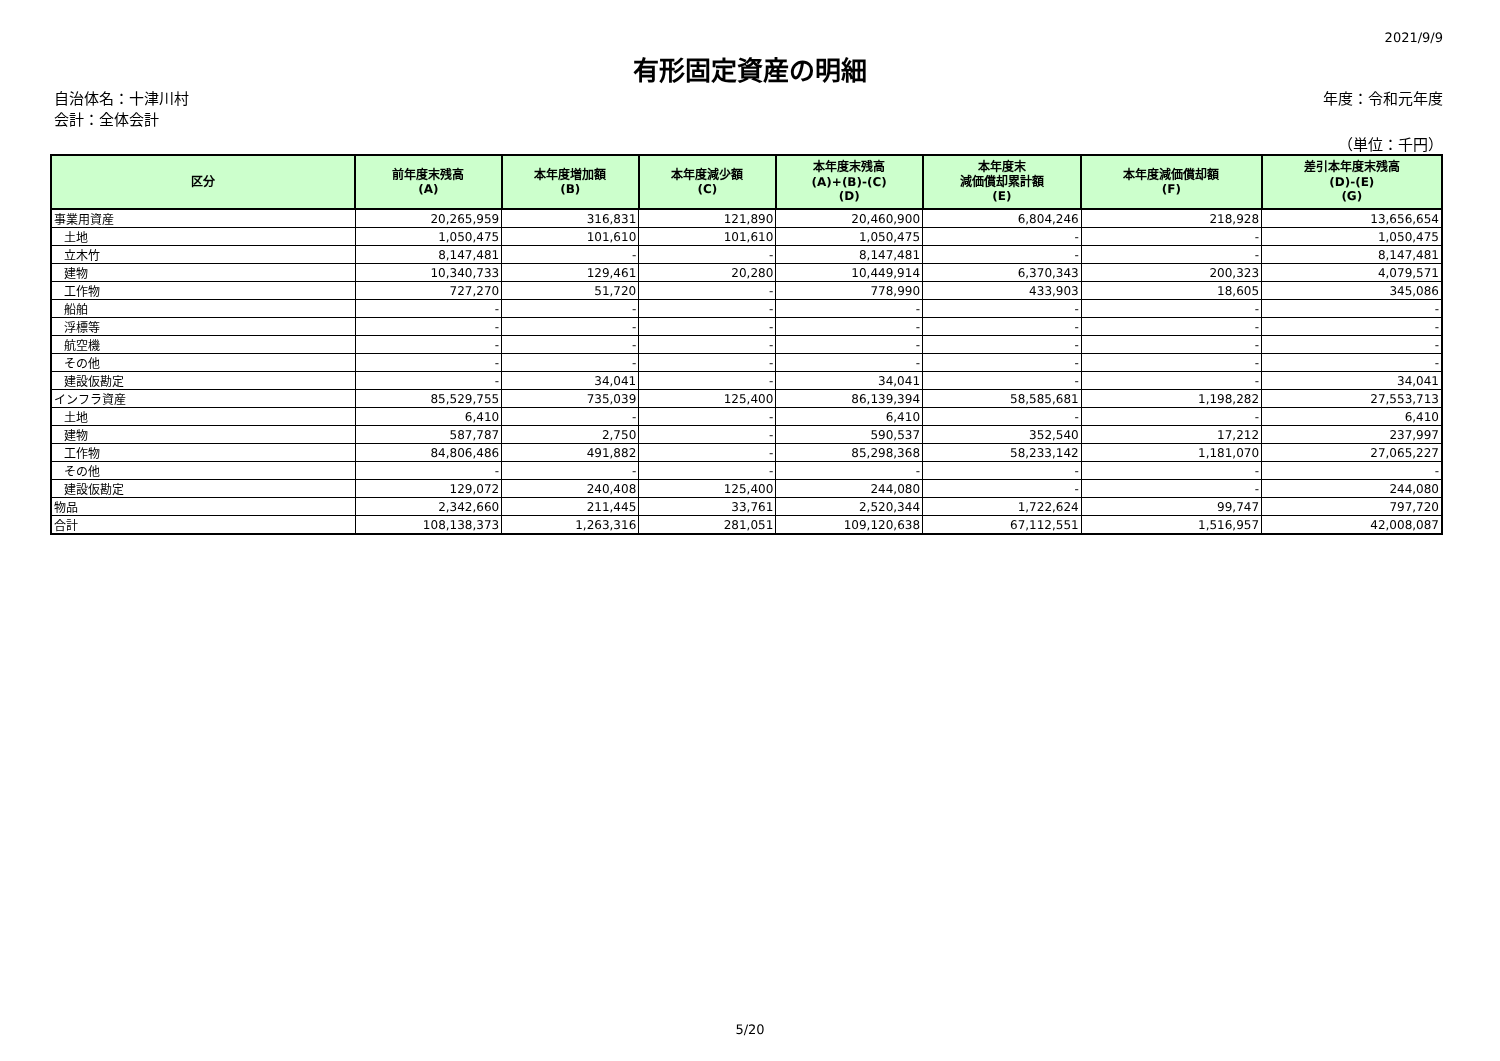2021/9/9
有形固定資産の明細
自治体名：十津川村
会計：全体会計
年度：令和元年度
（単位：千円）
| 区分 | 前年度末残高 (A) | 本年度増加額 (B) | 本年度減少額 (C) | 本年度末残高 (A)+(B)-(C) (D) | 本年度末 減価償却累計額 (E) | 本年度減価償却額 (F) | 差引本年度末残高 (D)-(E) (G) |
| --- | --- | --- | --- | --- | --- | --- | --- |
| 事業用資産 | 20,265,959 | 316,831 | 121,890 | 20,460,900 | 6,804,246 | 218,928 | 13,656,654 |
| 土地 | 1,050,475 | 101,610 | 101,610 | 1,050,475 | - | - | 1,050,475 |
| 立木竹 | 8,147,481 | - | - | 8,147,481 | - | - | 8,147,481 |
| 建物 | 10,340,733 | 129,461 | 20,280 | 10,449,914 | 6,370,343 | 200,323 | 4,079,571 |
| 工作物 | 727,270 | 51,720 | - | 778,990 | 433,903 | 18,605 | 345,086 |
| 船舶 | - | - | - | - | - | - | - |
| 浮標等 | - | - | - | - | - | - | - |
| 航空機 | - | - | - | - | - | - | - |
| その他 | - | - | - | - | - | - | - |
| 建設仮勘定 | - | 34,041 | - | 34,041 | - | - | 34,041 |
| インフラ資産 | 85,529,755 | 735,039 | 125,400 | 86,139,394 | 58,585,681 | 1,198,282 | 27,553,713 |
| 土地 | 6,410 | - | - | 6,410 | - | - | 6,410 |
| 建物 | 587,787 | 2,750 | - | 590,537 | 352,540 | 17,212 | 237,997 |
| 工作物 | 84,806,486 | 491,882 | - | 85,298,368 | 58,233,142 | 1,181,070 | 27,065,227 |
| その他 | - | - | - | - | - | - | - |
| 建設仮勘定 | 129,072 | 240,408 | 125,400 | 244,080 | - | - | 244,080 |
| 物品 | 2,342,660 | 211,445 | 33,761 | 2,520,344 | 1,722,624 | 99,747 | 797,720 |
| 合計 | 108,138,373 | 1,263,316 | 281,051 | 109,120,638 | 67,112,551 | 1,516,957 | 42,008,087 |
5/20